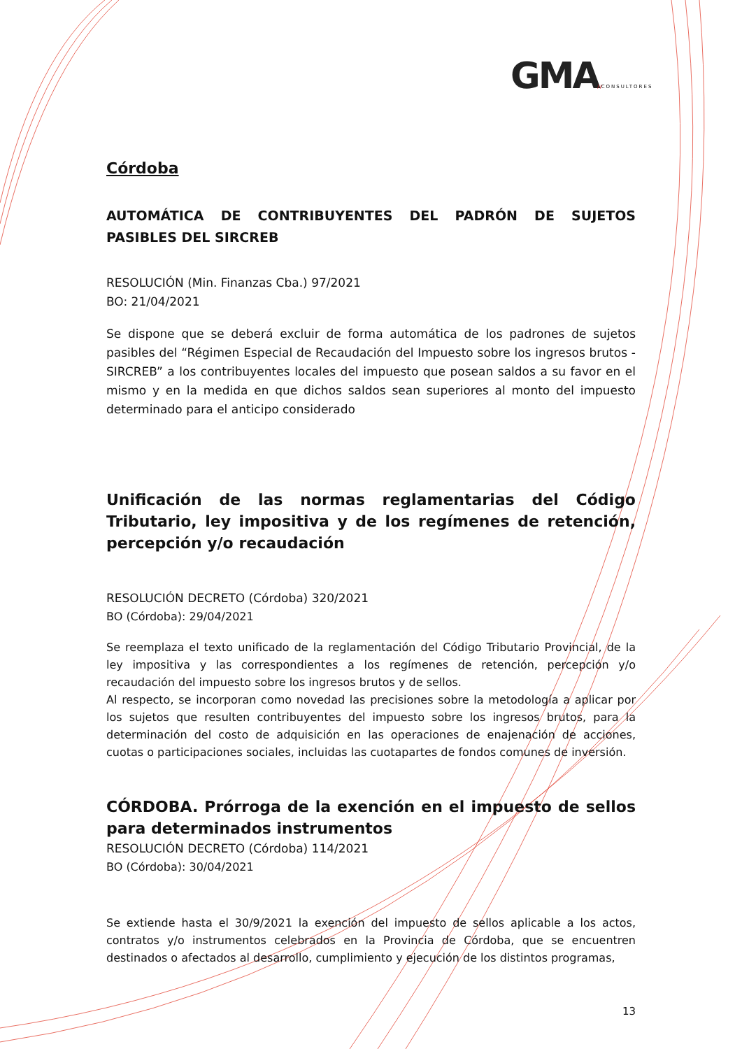GMA//CONSULTORES
Córdoba
AUTOMÁTICA DE CONTRIBUYENTES DEL PADRÓN DE SUJETOS PASIBLES DEL SIRCREB
RESOLUCIÓN (Min. Finanzas Cba.) 97/2021
BO: 21/04/2021
Se dispone que se deberá excluir de forma automática de los padrones de sujetos pasibles del “Régimen Especial de Recaudación del Impuesto sobre los ingresos brutos -SIRCREB” a los contribuyentes locales del impuesto que posean saldos a su favor en el mismo y en la medida en que dichos saldos sean superiores al monto del impuesto determinado para el anticipo considerado
Unificación de las normas reglamentarias del Código Tributario, ley impositiva y de los regímenes de retención, percepción y/o recaudación
RESOLUCIÓN DECRETO (Córdoba) 320/2021
BO (Córdoba): 29/04/2021
Se reemplaza el texto unificado de la reglamentación del Código Tributario Provincial, de la ley impositiva y las correspondientes a los regímenes de retención, percepción y/o recaudación del impuesto sobre los ingresos brutos y de sellos.
Al respecto, se incorporan como novedad las precisiones sobre la metodología a aplicar por los sujetos que resulten contribuyentes del impuesto sobre los ingresos brutos, para la determinación del costo de adquisición en las operaciones de enajenación de acciones, cuotas o participaciones sociales, incluidas las cuotapartes de fondos comunes de inversión.
CÓRDOBA. Prórroga de la exención en el impuesto de sellos para determinados instrumentos
RESOLUCIÓN DECRETO (Córdoba) 114/2021
BO (Córdoba): 30/04/2021
Se extiende hasta el 30/9/2021 la exención del impuesto de sellos aplicable a los actos, contratos y/o instrumentos celebrados en la Provincia de Córdoba, que se encuentren destinados o afectados al desarrollo, cumplimiento y ejecución de los distintos programas,
13